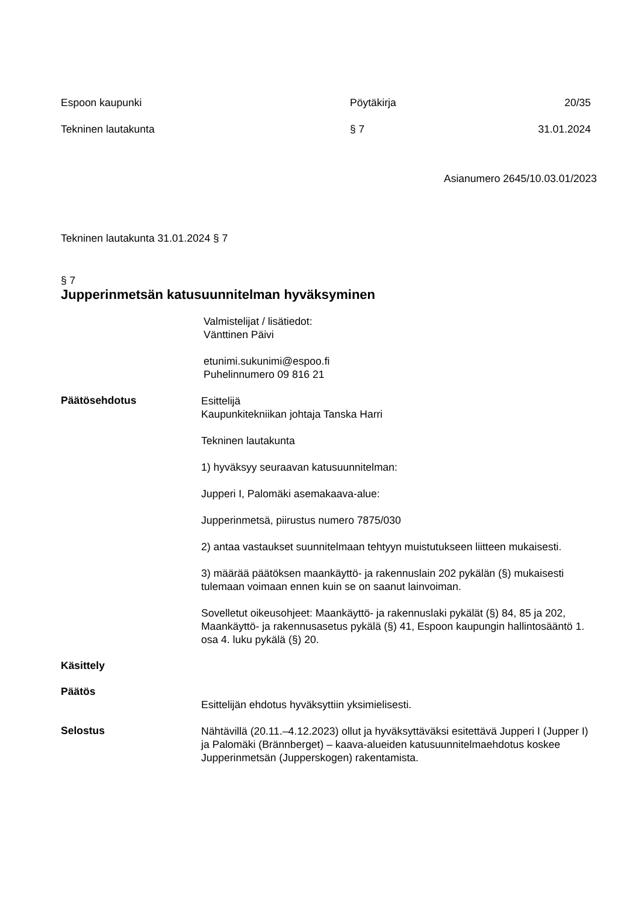Espoon kaupunki Pöytäkirja 20/35
Tekninen lautakunta § 7 31.01.2024
Asianumero 2645/10.03.01/2023
Tekninen lautakunta 31.01.2024 § 7
§ 7
Jupperinmetsän katusuunnitelman hyväksyminen
Valmistelijat / lisätiedot:
Vänttinen Päivi
etunimi.sukunimi@espoo.fi
Puhelinnumero 09 816 21
Päätösehdotus
Esittelijä
Kaupunkitekniikan johtaja Tanska Harri
Tekninen lautakunta
1) hyväksyy seuraavan katusuunnitelman:
Jupperi I, Palomäki asemakaava-alue:
Jupperinmetsä, piirustus numero 7875/030
2) antaa vastaukset suunnitelmaan tehtyyn muistutukseen liitteen mukaisesti.
3) määrää päätöksen maankäyttö- ja rakennuslain 202 pykälän (§) mukaisesti tulemaan voimaan ennen kuin se on saanut lainvoiman.
Sovelletut oikeusohjeet: Maankäyttö- ja rakennuslaki pykälät (§) 84, 85 ja 202, Maankäyttö- ja rakennusasetus pykälä (§) 41, Espoon kaupungin hallintosääntö 1. osa 4. luku pykälä (§) 20.
Käsittely
Päätös
Esittelijän ehdotus hyväksyttiin yksimielisesti.
Selostus
Nähtävillä (20.11.–4.12.2023) ollut ja hyväksyttäväksi esitettävä Jupperi I (Jupper I) ja Palomäki (Brännberget) – kaava-alueiden katusuunnitelmaehdotus koskee Jupperinmetsän (Jupperskogen) rakentamista.